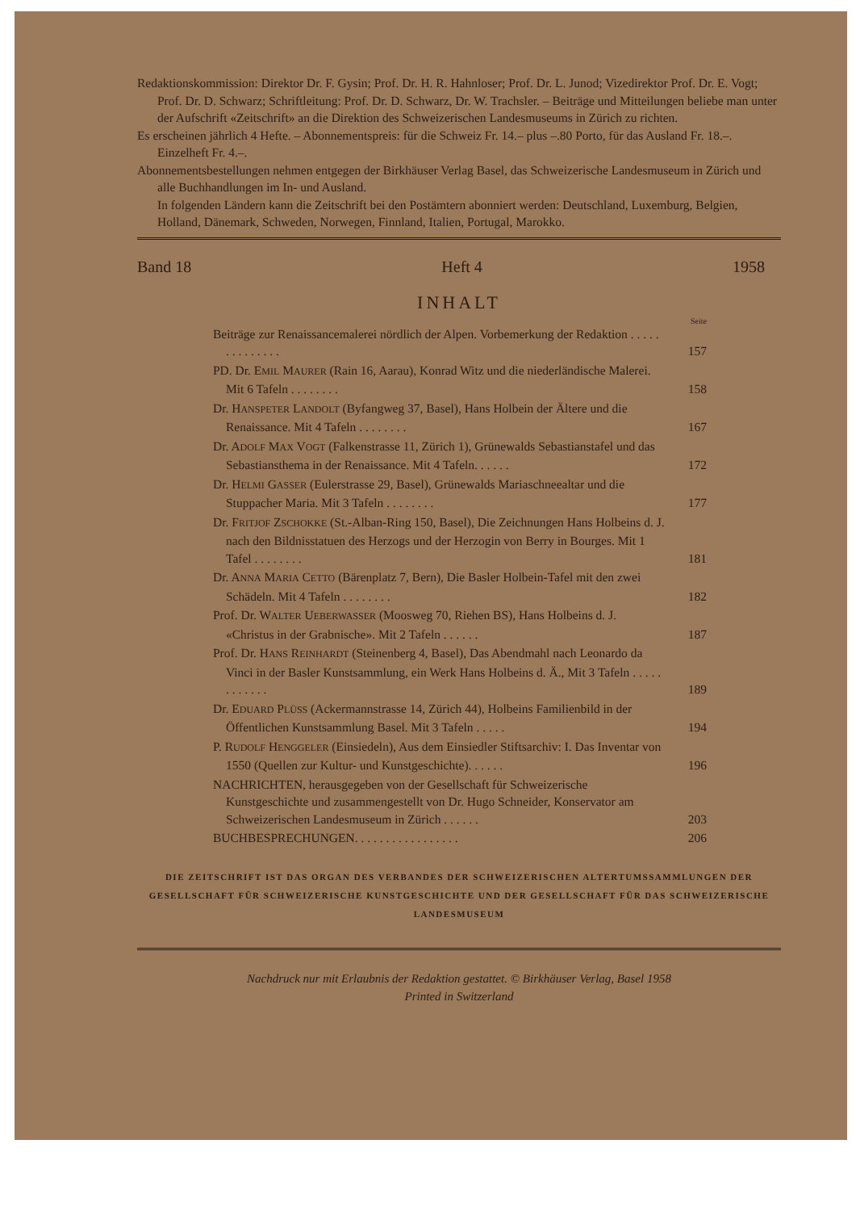Redaktionskommission: Direktor Dr. F. Gysin; Prof. Dr. H. R. Hahnloser; Prof. Dr. L. Junod; Vizedirektor Prof. Dr. E. Vogt; Prof. Dr. D. Schwarz; Schriftleitung: Prof. Dr. D. Schwarz, Dr. W. Trachsler. – Beiträge und Mitteilungen beliebe man unter der Aufschrift «Zeitschrift» an die Direktion des Schweizerischen Landesmuseums in Zürich zu richten.
Es erscheinen jährlich 4 Hefte. – Abonnementspreis: für die Schweiz Fr. 14.– plus –.80 Porto, für das Ausland Fr. 18.–. Einzelheft Fr. 4.–.
Abonnementsbestellungen nehmen entgegen der Birkhäuser Verlag Basel, das Schweizerische Landesmuseum in Zürich und alle Buchhandlungen im In- und Ausland.
In folgenden Ländern kann die Zeitschrift bei den Postämtern abonniert werden: Deutschland, Luxemburg, Belgien, Holland, Dänemark, Schweden, Norwegen, Finnland, Italien, Portugal, Marokko.
Band 18 Heft 4 1958
INHALT
Seite
Beiträge zur Renaissancemalerei nördlich der Alpen. Vorbemerkung der Redaktion . . . . . . . . . . . . . .
157
PD. Dr. EMIL MAURER (Rain 16, Aarau), Konrad Witz und die niederländische Malerei. Mit 6 Tafeln . . . . . . . .
158
Dr. HANSPETER LANDOLT (Byfangweg 37, Basel), Hans Holbein der Ältere und die Renaissance. Mit 4 Tafeln . . . . . . . .
167
Dr. ADOLF MAX VOGT (Falkenstrasse 11, Zürich 1), Grünewalds Sebastianstafel und das Sebastiansthema in der Renaissance. Mit 4 Tafeln. . . . . .
172
Dr. HELMI GASSER (Eulerstrasse 29, Basel), Grünewalds Mariaschneealtar und die Stuppacher Maria. Mit 3 Tafeln . . . . . . . .
177
Dr. FRITJOF ZSCHOKKE (St.-Alban-Ring 150, Basel), Die Zeichnungen Hans Holbeins d. J. nach den Bildnisstatuen des Herzogs und der Herzogin von Berry in Bourges. Mit 1 Tafel . . . . . . . .
181
Dr. ANNA MARIA CETTO (Bärenplatz 7, Bern), Die Basler Holbein-Tafel mit den zwei Schädeln. Mit 4 Tafeln . . . . . . . .
182
Prof. Dr. WALTER UEBERWASSER (Moosweg 70, Riehen BS), Hans Holbeins d. J. «Christus in der Grabnische». Mit 2 Tafeln . . . . . .
187
Prof. Dr. HANS REINHARDT (Steinenberg 4, Basel), Das Abendmahl nach Leonardo da Vinci in der Basler Kunstsammlung, ein Werk Hans Holbeins d. Ä., Mit 3 Tafeln . . . . . . . . . . . .
189
Dr. EDUARD PLÜSS (Ackermannstrasse 14, Zürich 44), Holbeins Familienbild in der Öffentlichen Kunstsammlung Basel. Mit 3 Tafeln . . . . .
194
P. RUDOLF HENGGELER (Einsiedeln), Aus dem Einsiedler Stiftsarchiv: I. Das Inventar von 1550 (Quellen zur Kultur- und Kunstgeschichte). . . . . .
196
NACHRICHTEN, herausgegeben von der Gesellschaft für Schweizerische Kunstgeschichte und zusammengestellt von Dr. Hugo Schneider, Konservator am Schweizerischen Landesmuseum in Zürich . . . . . .
203
BUCHBESPRECHUNGEN. . . . . . . . . . . . . . . . .
206
DIE ZEITSCHRIFT IST DAS ORGAN DES VERBANDES DER SCHWEIZERISCHEN ALTERTUMSSAMMLUNGEN DER GESELLSCHAFT FÜR SCHWEIZERISCHE KUNSTGESCHICHTE UND DER GESELLSCHAFT FÜR DAS SCHWEIZERISCHE LANDESMUSEUM
Nachdruck nur mit Erlaubnis der Redaktion gestattet. © Birkhäuser Verlag, Basel 1958
Printed in Switzerland